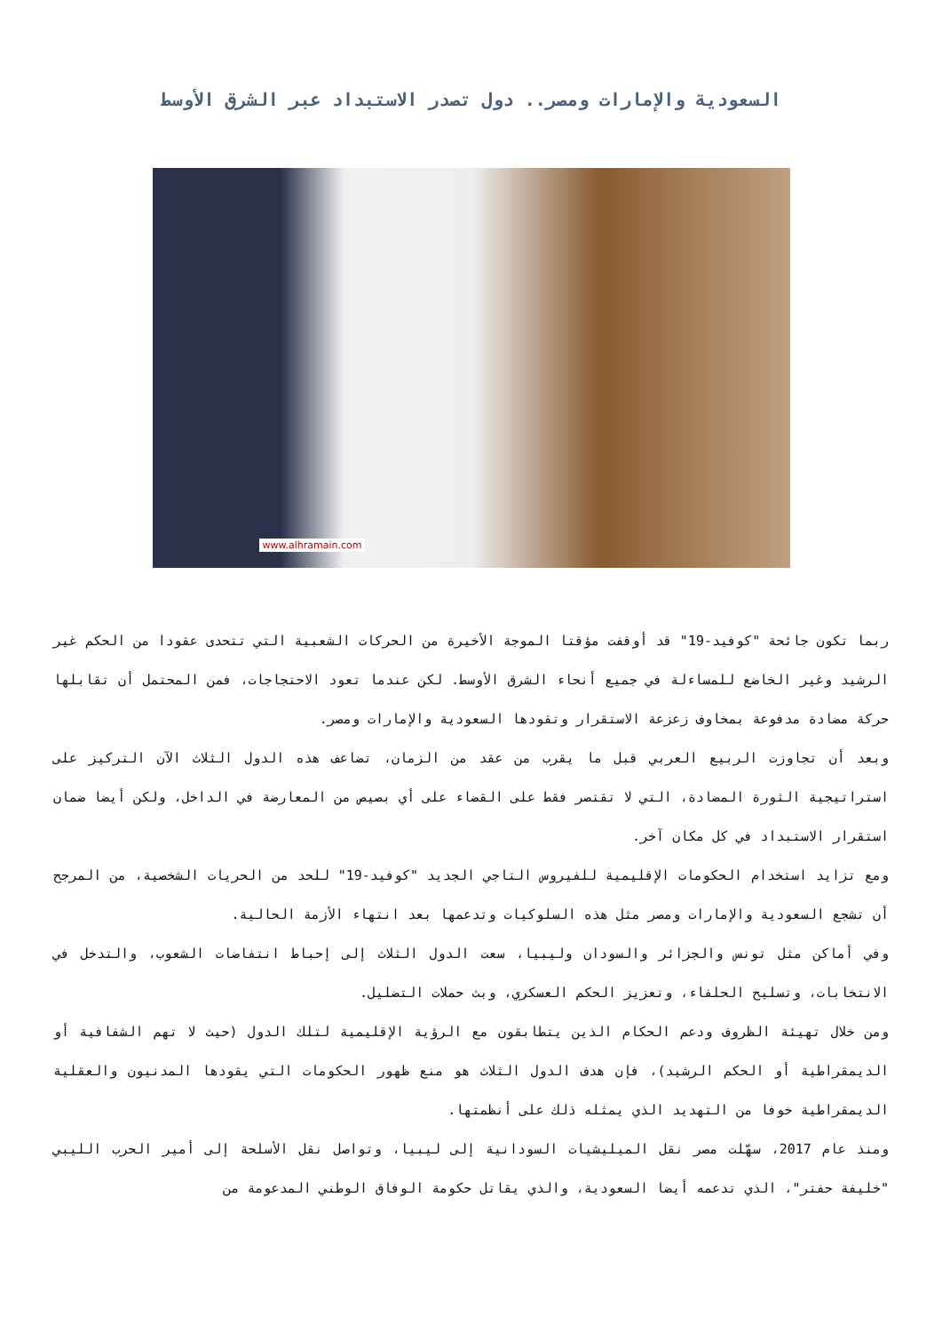السعودية والإمارات ومصر.. دول تصدر الاستبداد عبر الشرق الأوسط
www.alhramain.com
ربما تكون جائحة "كوفيد-19" قد أوقفت مؤقتا الموجة الأخيرة من الحركات الشعبية التي تتحدى عقودا من الحكم غير الرشيد وغير الخاضع للمساءلة في جميع أنحاء الشرق الأوسط. لكن عندما تعود الاحتجاجات، فمن المحتمل أن تقابلها حركة مضادة مدفوعة بمخاوف زعزعة الاستقرار وتقودها السعودية والإمارات ومصر.
وبعد أن تجاوزت الربيع العربي قبل ما يقرب من عقد من الزمان، تضاعف هذه الدول الثلاث الآن التركيز على استراتيجية الثورة المضادة، التي لا تقتصر فقط على القضاء على أي بصيص من المعارضة في الداخل، ولكن أيضا ضمان استقرار الاستبداد في كل مكان آخر.
ومع تزايد استخدام الحكومات الإقليمية للفيروس التاجي الجديد "كوفيد-19" للحد من الحريات الشخصية، من المرجح أن تشجع السعودية والإمارات ومصر مثل هذه السلوكيات وتدعمها بعد انتهاء الأزمة الحالية.
وفي أماكن مثل تونس والجزائر والسودان وليبيا، سعت الدول الثلاث إلى إحباط انتفاضات الشعوب، والتدخل في الانتخابات، وتسليح الحلفاء، وتعزيز الحكم العسكري، وبث حملات التضليل.
ومن خلال تهيئة الظروف ودعم الحكام الذين يتطابقون مع الرؤية الإقليمية لتلك الدول (حيث لا تهم الشفافية أو الديمقراطية أو الحكم الرشيد)، فإن هدف الدول الثلاث هو منع ظهور الحكومات التي يقودها المدنيون والعقلية الديمقراطية خوفا من التهديد الذي يمثله ذلك على أنظمتها.
ومنذ عام 2017، سهّلت مصر نقل الميليشيات السودانية إلى ليبيا، وتواصل نقل الأسلحة إلى أمير الحرب الليبي "خليفة حفتر"، الذي تدعمه أيضا السعودية، والذي يقاتل حكومة الوفاق الوطني المدعومة من